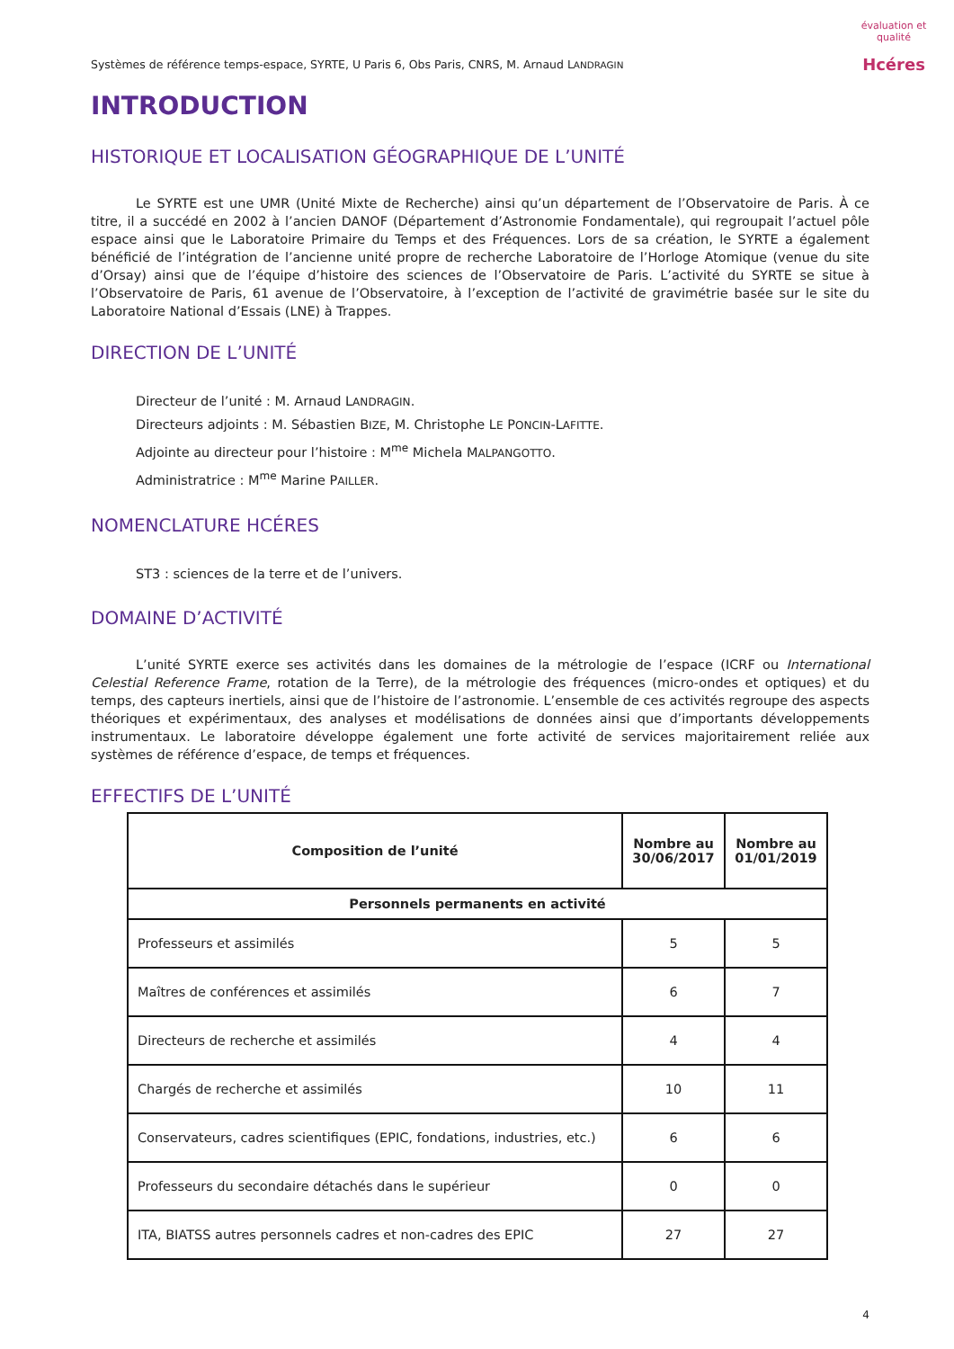évaluation et qualité
Hcéres
Systèmes de référence temps-espace, SYRTE, U Paris 6, Obs Paris, CNRS, M. Arnaud LANDRAGIN
INTRODUCTION
HISTORIQUE ET LOCALISATION GÉOGRAPHIQUE DE L’UNITÉ
Le SYRTE est une UMR (Unité Mixte de Recherche) ainsi qu’un département de l’Observatoire de Paris. À ce titre, il a succédé en 2002 à l’ancien DANOF (Département d’Astronomie Fondamentale), qui regroupait l’actuel pôle espace ainsi que le Laboratoire Primaire du Temps et des Fréquences. Lors de sa création, le SYRTE a également bénéficié de l’intégration de l’ancienne unité propre de recherche Laboratoire de l’Horloge Atomique (venue du site d’Orsay) ainsi que de l’équipe d’histoire des sciences de l’Observatoire de Paris. L’activité du SYRTE se situe à l’Observatoire de Paris, 61 avenue de l’Observatoire, à l’exception de l’activité de gravimétrie basée sur le site du Laboratoire National d’Essais (LNE) à Trappes.
DIRECTION DE L’UNITÉ
Directeur de l’unité : M. Arnaud LANDRAGIN.
Directeurs adjoints : M. Sébastien BIZE, M. Christophe LE PONCIN-LAFITTE.
Adjointe au directeur pour l’histoire : M<sup>me</sup> Michela MALPANGOTTO.
Administratrice : M<sup>me</sup> Marine PAILLER.
NOMENCLATURE HCÉRES
ST3 : sciences de la terre et de l’univers.
DOMAINE D’ACTIVITÉ
L’unité SYRTE exerce ses activités dans les domaines de la métrologie de l’espace (ICRF ou International Celestial Reference Frame, rotation de la Terre), de la métrologie des fréquences (micro-ondes et optiques) et du temps, des capteurs inertiels, ainsi que de l’histoire de l’astronomie. L’ensemble de ces activités regroupe des aspects théoriques et expérimentaux, des analyses et modélisations de données ainsi que d’importants développements instrumentaux. Le laboratoire développe également une forte activité de services majoritairement reliée aux systèmes de référence d’espace, de temps et fréquences.
EFFECTIFS DE L’UNITÉ
| Composition de l’unité | Nombre au 30/06/2017 | Nombre au 01/01/2019 |
| --- | --- | --- |
| Personnels permanents en activité | | |
| Professeurs et assimilés | 5 | 5 |
| Maîtres de conférences et assimilés | 6 | 7 |
| Directeurs de recherche et assimilés | 4 | 4 |
| Chargés de recherche et assimilés | 10 | 11 |
| Conservateurs, cadres scientifiques (EPIC, fondations, industries, etc.) | 6 | 6 |
| Professeurs du secondaire détachés dans le supérieur | 0 | 0 |
| ITA, BIATSS autres personnels cadres et non-cadres des EPIC | 27 | 27 |
4